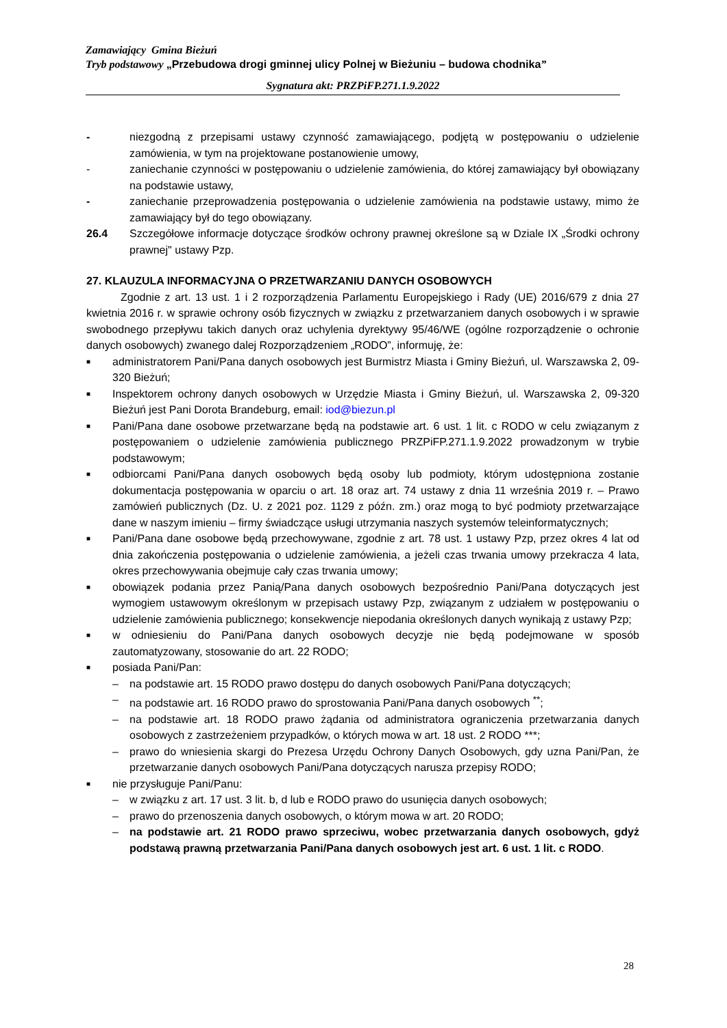Zamawiający Gmina Bieżuń
Tryb podstawowy „Przebudowa drogi gminnej ulicy Polnej w Bieżuniu – budowa chodnika”
Sygnatura akt: PRZPiFP.271.1.9.2022
- niezgodną z przepisami ustawy czynność zamawiającego, podjętą w postępowaniu o udzielenie zamówienia, w tym na projektowane postanowienie umowy,
- zaniechanie czynności w postępowaniu o udzielenie zamówienia, do której zamawiający był obowiązany na podstawie ustawy,
- zaniechanie przeprowadzenia postępowania o udzielenie zamówienia na podstawie ustawy, mimo że zamawiający był do tego obowiązany.
26.4 Szczegółowe informacje dotyczące środków ochrony prawnej określone są w Dziale IX „Środki ochrony prawnej" ustawy Pzp.
27. KLAUZULA INFORMACYJNA O PRZETWARZANIU DANYCH OSOBOWYCH
Zgodnie z art. 13 ust. 1 i 2 rozporządzenia Parlamentu Europejskiego i Rady (UE) 2016/679 z dnia 27 kwietnia 2016 r. w sprawie ochrony osób fizycznych w związku z przetwarzaniem danych osobowych i w sprawie swobodnego przepływu takich danych oraz uchylenia dyrektywy 95/46/WE (ogólne rozporządzenie o ochronie danych osobowych) zwanego dalej Rozporządzeniem „RODO”, informuję, że:
■
administratorem Pani/Pana danych osobowych jest Burmistrz Miasta i Gminy Bieżuń, ul. Warszawska 2, 09-320 Bieżuń;
■
Inspektorem ochrony danych osobowych w Urzędzie Miasta i Gminy Bieżuń, ul. Warszawska 2, 09-320 Bieżuń jest Pani Dorota Brandeburg, email: iod@biezun.pl
■
Pani/Pana dane osobowe przetwarzane będą na podstawie art. 6 ust. 1 lit. c RODO w celu związanym z postępowaniem o udzielenie zamówienia publicznego PRZPiFP.271.1.9.2022 prowadzonym w trybie podstawowym;
■
odbiorcami Pani/Pana danych osobowych będą osoby lub podmioty, którym udostępniona zostanie dokumentacja postępowania w oparciu o art. 18 oraz art. 74 ustawy z dnia 11 września 2019 r. – Prawo zamówień publicznych (Dz. U. z 2021 poz. 1129 z późn. zm.) oraz mogą to być podmioty przetwarzające dane w naszym imieniu – firmy świadczące usługi utrzymania naszych systemów teleinformatycznych;
■
Pani/Pana dane osobowe będą przechowywane, zgodnie z art. 78 ust. 1 ustawy Pzp, przez okres 4 lat od dnia zakończenia postępowania o udzielenie zamówienia, a jeżeli czas trwania umowy przekracza 4 lata, okres przechowywania obejmuje cały czas trwania umowy;
■
obowiązek podania przez Panią/Pana danych osobowych bezpośrednio Pani/Pana dotyczących jest wymogiem ustawowym określonym w przepisach ustawy Pzp, związanym z udziałem w postępowaniu o udzielenie zamówienia publicznego; konsekwencje niepodania określonych danych wynikają z ustawy Pzp;
■
w odniesieniu do Pani/Pana danych osobowych decyzje nie będą podejmowane w sposób zautomatyzowany, stosowanie do art. 22 RODO;
■
posiada Pani/Pan:
– na podstawie art. 15 RODO prawo dostępu do danych osobowych Pani/Pana dotyczących;
– na podstawie art. 16 RODO prawo do sprostowania Pani/Pana danych osobowych <sup>**</sup>;
– na podstawie art. 18 RODO prawo żądania od administratora ograniczenia przetwarzania danych osobowych z zastrzeżeniem przypadków, o których mowa w art. 18 ust. 2 RODO ***;
– prawo do wniesienia skargi do Prezesa Urzędu Ochrony Danych Osobowych, gdy uzna Pani/Pan, że przetwarzanie danych osobowych Pani/Pana dotyczących narusza przepisy RODO;
■
nie przysługuje Pani/Panu:
– w związku z art. 17 ust. 3 lit. b, d lub e RODO prawo do usunięcia danych osobowych;
– prawo do przenoszenia danych osobowych, o którym mowa w art. 20 RODO;
– na podstawie art. 21 RODO prawo sprzeciwu, wobec przetwarzania danych osobowych, gdyż podstawą prawną przetwarzania Pani/Pana danych osobowych jest art. 6 ust. 1 lit. c RODO.
28